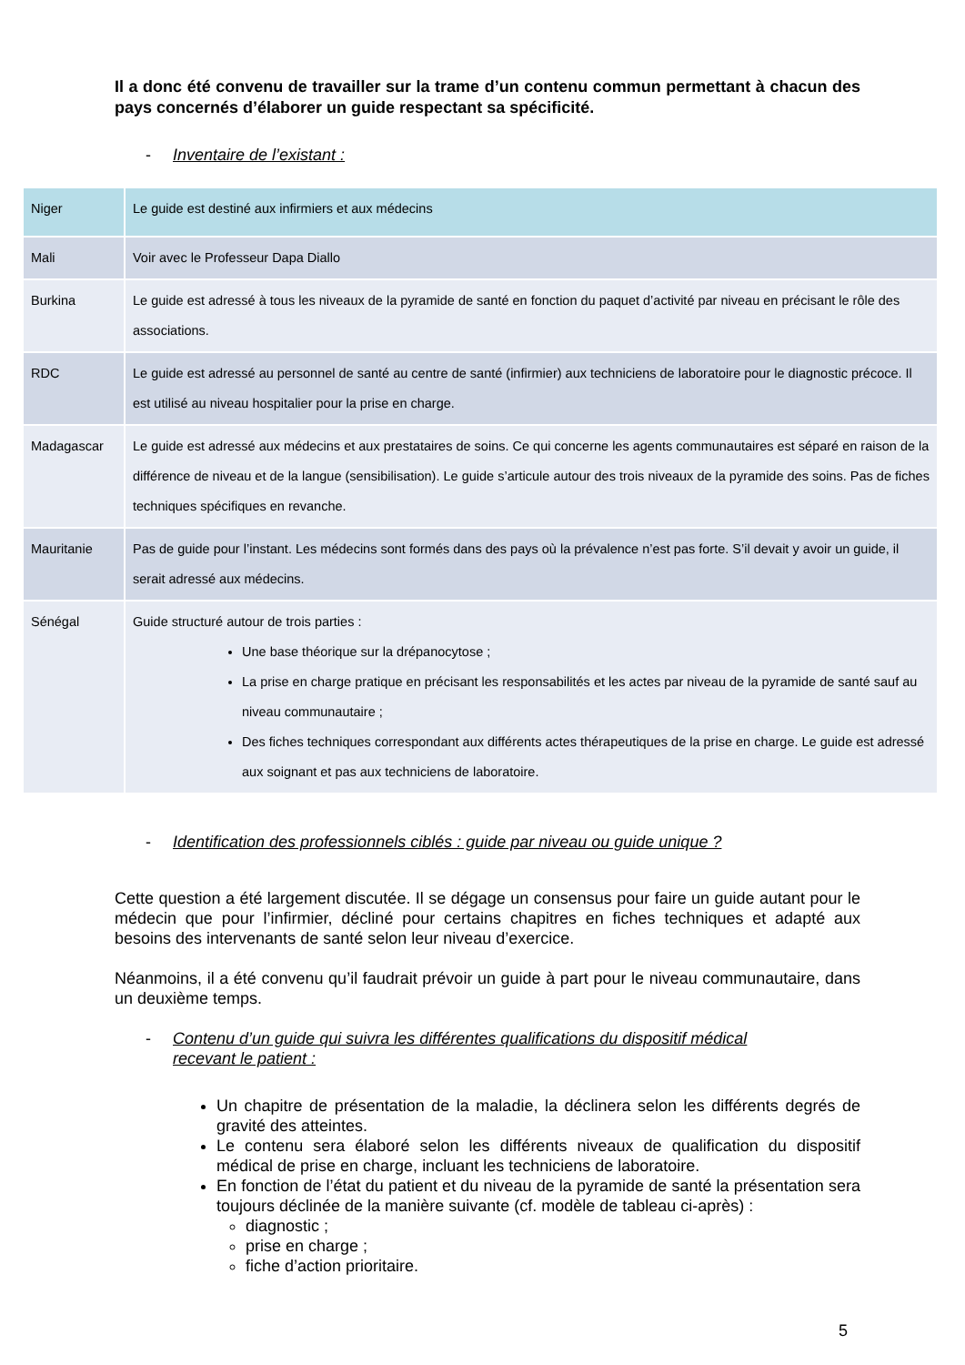Il a donc été convenu de travailler sur la trame d’un contenu commun permettant à chacun des pays concernés d’élaborer un guide respectant sa spécificité.
- Inventaire de l’existant :
| Niger | Le guide est destiné aux infirmiers et aux médecins |
| Mali | Voir avec le Professeur Dapa Diallo |
| Burkina | Le guide est adressé à tous les niveaux de la pyramide de santé en fonction du paquet d’activité par niveau en précisant le rôle des associations. |
| RDC | Le guide est adressé au personnel de santé au centre de santé (infirmier) aux techniciens de laboratoire pour le diagnostic précoce. Il est utilisé au niveau hospitalier pour la prise en charge. |
| Madagascar | Le guide est adressé aux médecins et aux prestataires de soins. Ce qui concerne les agents communautaires est séparé en raison de la différence de niveau et de la langue (sensibilisation). Le guide s’articule autour des trois niveaux de la pyramide des soins. Pas de fiches techniques spécifiques en revanche. |
| Mauritanie | Pas de guide pour l’instant. Les médecins sont formés dans des pays où la prévalence n’est pas forte. S’il devait y avoir un guide, il serait adressé aux médecins. |
| Sénégal | Guide structuré autour de trois parties : Une base théorique sur la drépanocytose ; La prise en charge pratique en précisant les responsabilités et les actes par niveau de la pyramide de santé sauf au niveau communautaire ; Des fiches techniques correspondant aux différents actes thérapeutiques de la prise en charge. Le guide est adressé aux soignant et pas aux techniciens de laboratoire. |
- Identification des professionnels ciblés : guide par niveau ou guide unique ?
Cette question a été largement discutée. Il se dégage un consensus pour faire un guide autant pour le médecin que pour l’infirmier, décliné pour certains chapitres en fiches techniques et adapté aux besoins des intervenants de santé selon leur niveau d’exercice.
Néanmoins, il a été convenu qu’il faudrait prévoir un guide à part pour le niveau communautaire, dans un deuxième temps.
- Contenu d’un guide qui suivra les différentes qualifications du dispositif médical
recevant le patient :
Un chapitre de présentation de la maladie, la déclinera selon les différents degrés de gravité des atteintes.
Le contenu sera élaboré selon les différents niveaux de qualification du dispositif médical de prise en charge, incluant les techniciens de laboratoire.
En fonction de l’état du patient et du niveau de la pyramide de santé la présentation sera toujours déclinée de la manière suivante (cf. modèle de tableau ci-après) :
diagnostic ;
prise en charge ;
fiche d’action prioritaire.
5